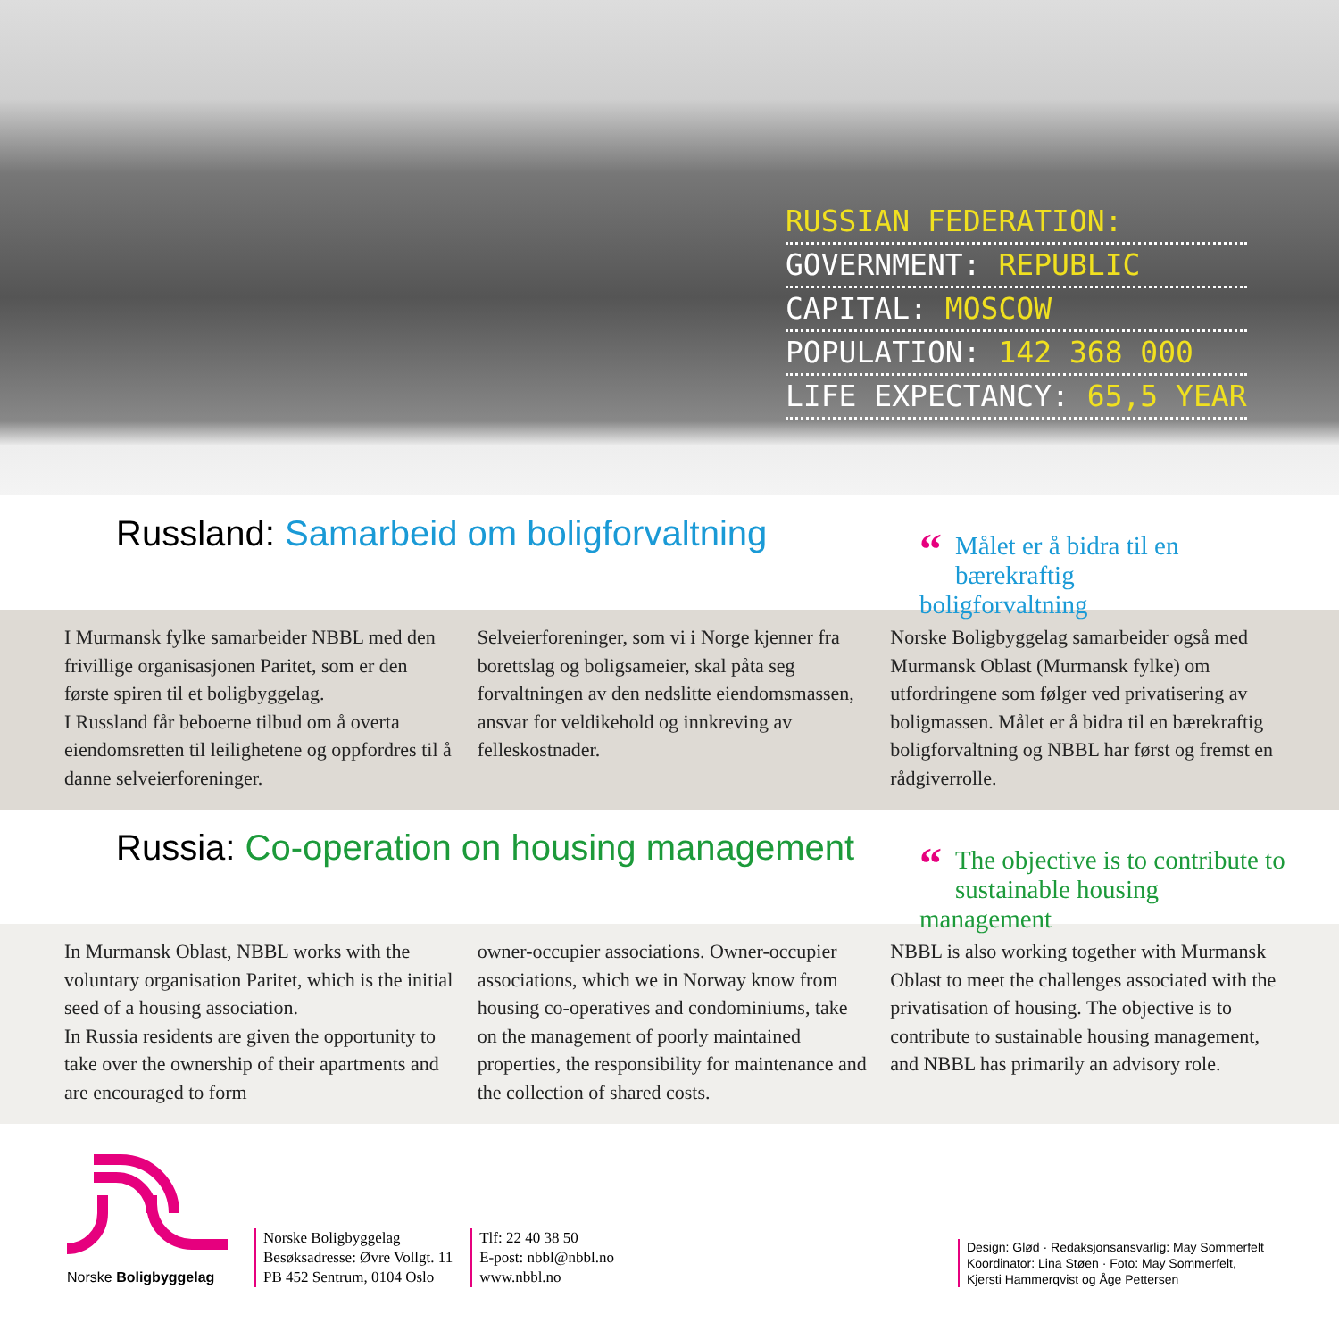RUSSIAN FEDERATION:
GOVERNMENT: REPUBLIC
CAPITAL: MOSCOW
POPULATION: 142 368 000
LIFE EXPECTANCY: 65,5 YEAR
Russland: Samarbeid om boligforvaltning
“Målet er å bidra til en
bærekraftig boligforvaltning
I Murmansk fylke samarbeider NBBL med den frivillige organisasjonen Paritet, som er den første spiren til et boligbyggelag.
I Russland får beboerne tilbud om å overta eiendomsretten til leilighetene og oppfordres til å danne selveierforeninger.
Selveierforeninger, som vi i Norge kjenner fra borettslag og boligsameier, skal påta seg forvaltningen av den nedslitte eiendomsmassen, ansvar for veldikehold og innkreving av felleskostnader.
Norske Boligbyggelag samarbeider også med Murmansk Oblast (Murmansk fylke) om utfordringene som følger ved privatisering av boligmassen. Målet er å bidra til en bærekraftig boligforvaltning og NBBL har først og fremst en rådgiverrolle.
Russia: Co-operation on housing management
“The objective is to contribute to
sustainable housing management
In Murmansk Oblast, NBBL works with the voluntary organisation Paritet, which is the initial seed of a housing association.
In Russia residents are given the opportunity to take over the ownership of their apartments and are encouraged to form
owner-occupier associations. Owner-occupier associations, which we in Norway know from housing co-operatives and condominiums, take on the management of poorly maintained properties, the responsibility for maintenance and the collection of shared costs.
NBBL is also working together with Murmansk Oblast to meet the challenges associated with the privatisation of housing. The objective is to contribute to sustainable housing management, and NBBL has primarily an advisory role.
Norske Boligbyggelag
Norske Boligbyggelag
Besøksadresse: Øvre Vollgt. 11
PB 452 Sentrum, 0104 Oslo
Tlf: 22 40 38 50
E-post: nbbl@nbbl.no
www.nbbl.no
Design: Glød · Redaksjonsansvarlig: May Sommerfelt
Koordinator: Lina Støen · Foto: May Sommerfelt,
Kjersti Hammerqvist og Åge Pettersen